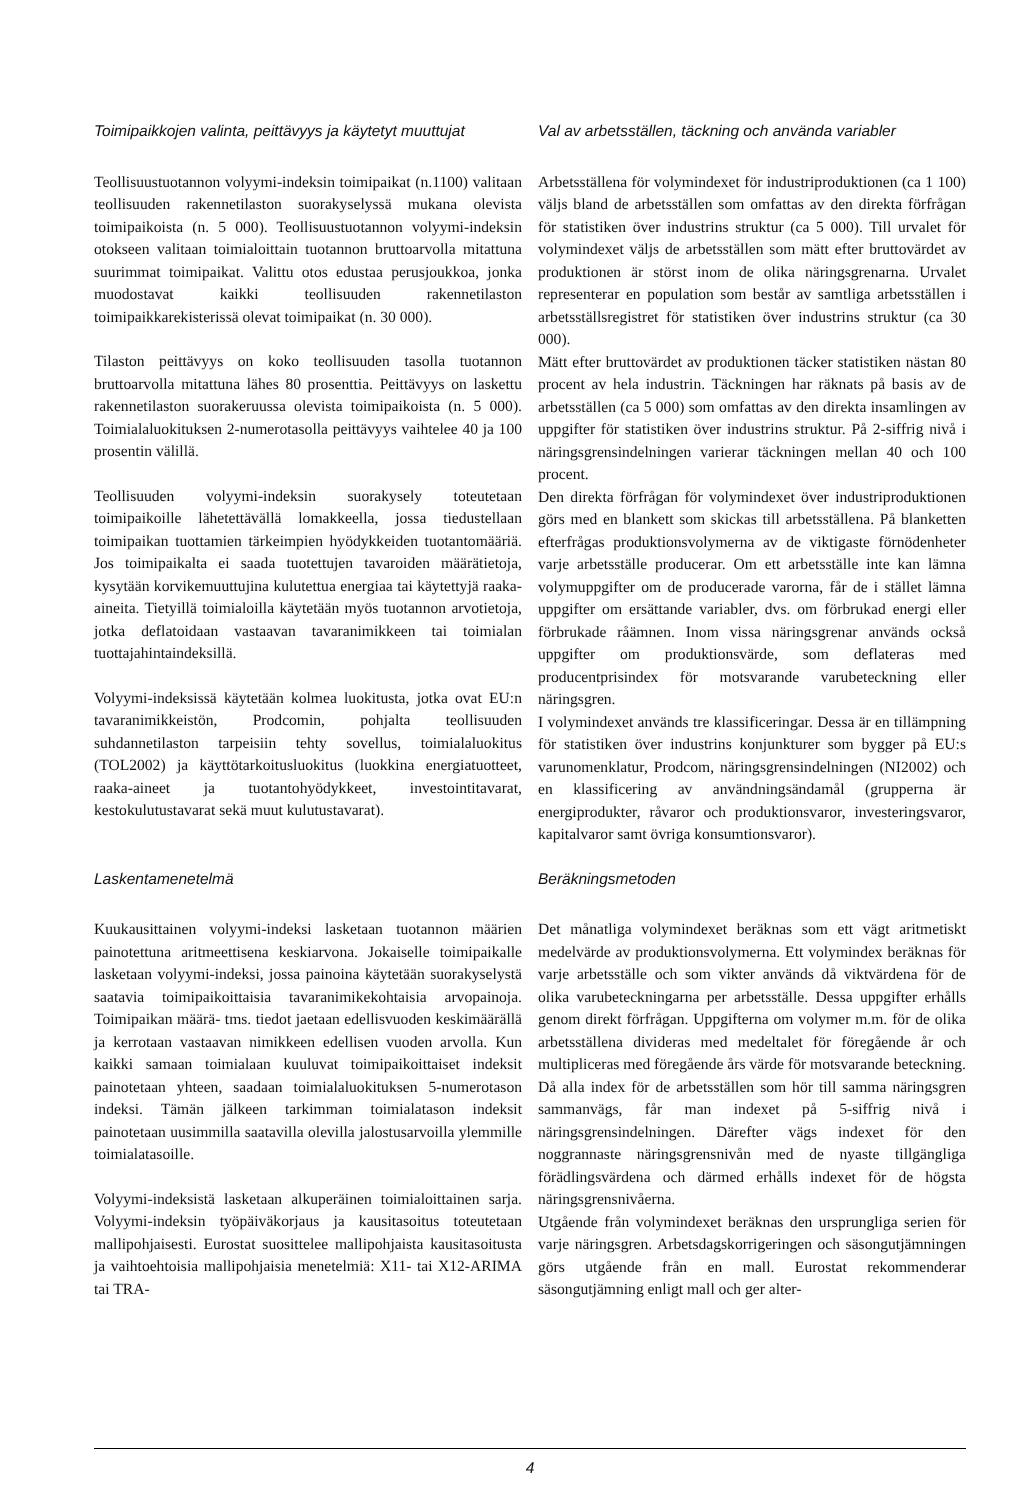Toimipaikkojen valinta, peittävyys ja käytetyt muuttujat
Teollisuustuotannon volyymi-indeksin toimipaikat (n.1100) valitaan teollisuuden rakennetilaston suorakyselyssä mukana olevista toimipaikoista (n. 5 000). Teollisuustuotannon volyymi-indeksin otokseen valitaan toimialoittain tuotannon bruttoarvolla mitattuna suurimmat toimipaikat. Valittu otos edustaa perusjoukkoa, jonka muodostavat kaikki teollisuuden rakennetilaston toimipaikkarekisterissä olevat toimipaikat (n. 30 000).
Tilaston peittävyys on koko teollisuuden tasolla tuotannon bruttoarvolla mitattuna lähes 80 prosenttia. Peittävyys on laskettu rakennetilaston suorakeruussa olevista toimipaikoista (n. 5 000). Toimialaluokituksen 2-numerotasolla peittävyys vaihtelee 40 ja 100 prosentin välillä.
Teollisuuden volyymi-indeksin suorakysely toteutetaan toimipaikoille lähetettävällä lomakkeella, jossa tiedustellaan toimipaikan tuottamien tärkeimpien hyödykkeiden tuotantomääriä. Jos toimipaikalta ei saada tuotettujen tavaroiden määrätietoja, kysytään korvikemuuttujina kulutettua energiaa tai käytettyjä raaka-aineita. Tietyillä toimialoilla käytetään myös tuotannon arvotietoja, jotka deflatoidaan vastaavan tavaranimikkeen tai toimialan tuottajahintaindeksillä.
Volyymi-indeksissä käytetään kolmea luokitusta, jotka ovat EU:n tavaranimikkeistön, Prodcomin, pohjalta teollisuuden suhdannetilaston tarpeisiin tehty sovellus, toimialaluokitus (TOL2002) ja käyttötarkoitusluokitus (luokkina energiatuotteet, raaka-aineet ja tuotantohyödykkeet, investointitavarat, kestokulutustavarat sekä muut kulutustavarat).
Val av arbetsställen, täckning och använda variabler
Arbetsställena för volymindexet för industriproduktionen (ca 1 100) väljs bland de arbetsställen som omfattas av den direkta förfrågan för statistiken över industrins struktur (ca 5 000). Till urvalet för volymindexet väljs de arbetsställen som mätt efter bruttovärdet av produktionen är störst inom de olika näringsgrenarna. Urvalet representerar en population som består av samtliga arbetsställen i arbetsställsregistret för statistiken över industrins struktur (ca 30 000).
Mätt efter bruttovärdet av produktionen täcker statistiken nästan 80 procent av hela industrin. Täckningen har räknats på basis av de arbetsställen (ca 5 000) som omfattas av den direkta insamlingen av uppgifter för statistiken över industrins struktur. På 2-siffrig nivå i näringsgrensindelningen varierar täckningen mellan 40 och 100 procent.
Den direkta förfrågan för volymindexet över industriproduktionen görs med en blankett som skickas till arbetsställena. På blanketten efterfrågas produktionsvolymerna av de viktigaste förnödenheter varje arbetsställe producerar. Om ett arbetsställe inte kan lämna volymuppgifter om de producerade varorna, får de i stället lämna uppgifter om ersättande variabler, dvs. om förbrukad energi eller förbrukade råämnen. Inom vissa näringsgrenar används också uppgifter om produktionsvärde, som deflateras med producentprisindex för motsvarande varubeteckning eller näringsgren.
I volymindexet används tre klassificeringar. Dessa är en tillämpning för statistiken över industrins konjunkturer som bygger på EU:s varunomenklatur, Prodcom, näringsgrensindelningen (NI2002) och en klassificering av användningsändamål (grupperna är energiprodukter, råvaror och produktionsvaror, investeringsvaror, kapitalvaror samt övriga konsumtionsvaror).
Laskentamenetelmä
Kuukausittainen volyymi-indeksi lasketaan tuotannon määrien painotettuna aritmeettisena keskiarvona. Jokaiselle toimipaikalle lasketaan volyymi-indeksi, jossa painoina käytetään suorakyselystä saatavia toimipaikoittaisia tavaranimikekohtaisia arvopainoja. Toimipaikan määrä- tms. tiedot jaetaan edellisvuoden keskimäärällä ja kerrotaan vastaavan nimikkeen edellisen vuoden arvolla. Kun kaikki samaan toimialaan kuuluvat toimipaikoittaiset indeksit painotetaan yhteen, saadaan toimialaluokituksen 5-numerotason indeksi. Tämän jälkeen tarkimman toimialatason indeksit painotetaan uusimmilla saatavilla olevilla jalostusarvoilla ylemmille toimialatasoille.
Volyymi-indeksistä lasketaan alkuperäinen toimialoittainen sarja. Volyymi-indeksin työpäiväkorjaus ja kausitasoitus toteutetaan mallipohjaisesti. Eurostat suosittelee mallipohjaista kausitasoitusta ja vaihtoehtoisia mallipohjaisia menetelmiä: X11- tai X12-ARIMA tai TRA-
Beräkningsmetoden
Det månatliga volymindexet beräknas som ett vägt aritmetiskt medelvärde av produktionsvolymerna. Ett volymindex beräknas för varje arbetsställe och som vikter används då viktvärdena för de olika varubeteckningarna per arbetsställe. Dessa uppgifter erhålls genom direkt förfrågan. Uppgifterna om volymer m.m. för de olika arbetsställena divideras med medeltalet för föregående år och multipliceras med föregående års värde för motsvarande beteckning. Då alla index för de arbetsställen som hör till samma näringsgren sammanvägs, får man indexet på 5-siffrig nivå i näringsgrensindelningen. Därefter vägs indexet för den noggrannaste näringsgrensnivån med de nyaste tillgängliga förädlingsvärdena och därmed erhålls indexet för de högsta näringsgrensnivåerna.
Utgående från volymindexet beräknas den ursprungliga serien för varje näringsgren. Arbetsdagskorrigeringen och säsongutjämningen görs utgående från en mall. Eurostat rekommenderar säsongutjämning enligt mall och ger alter-
4